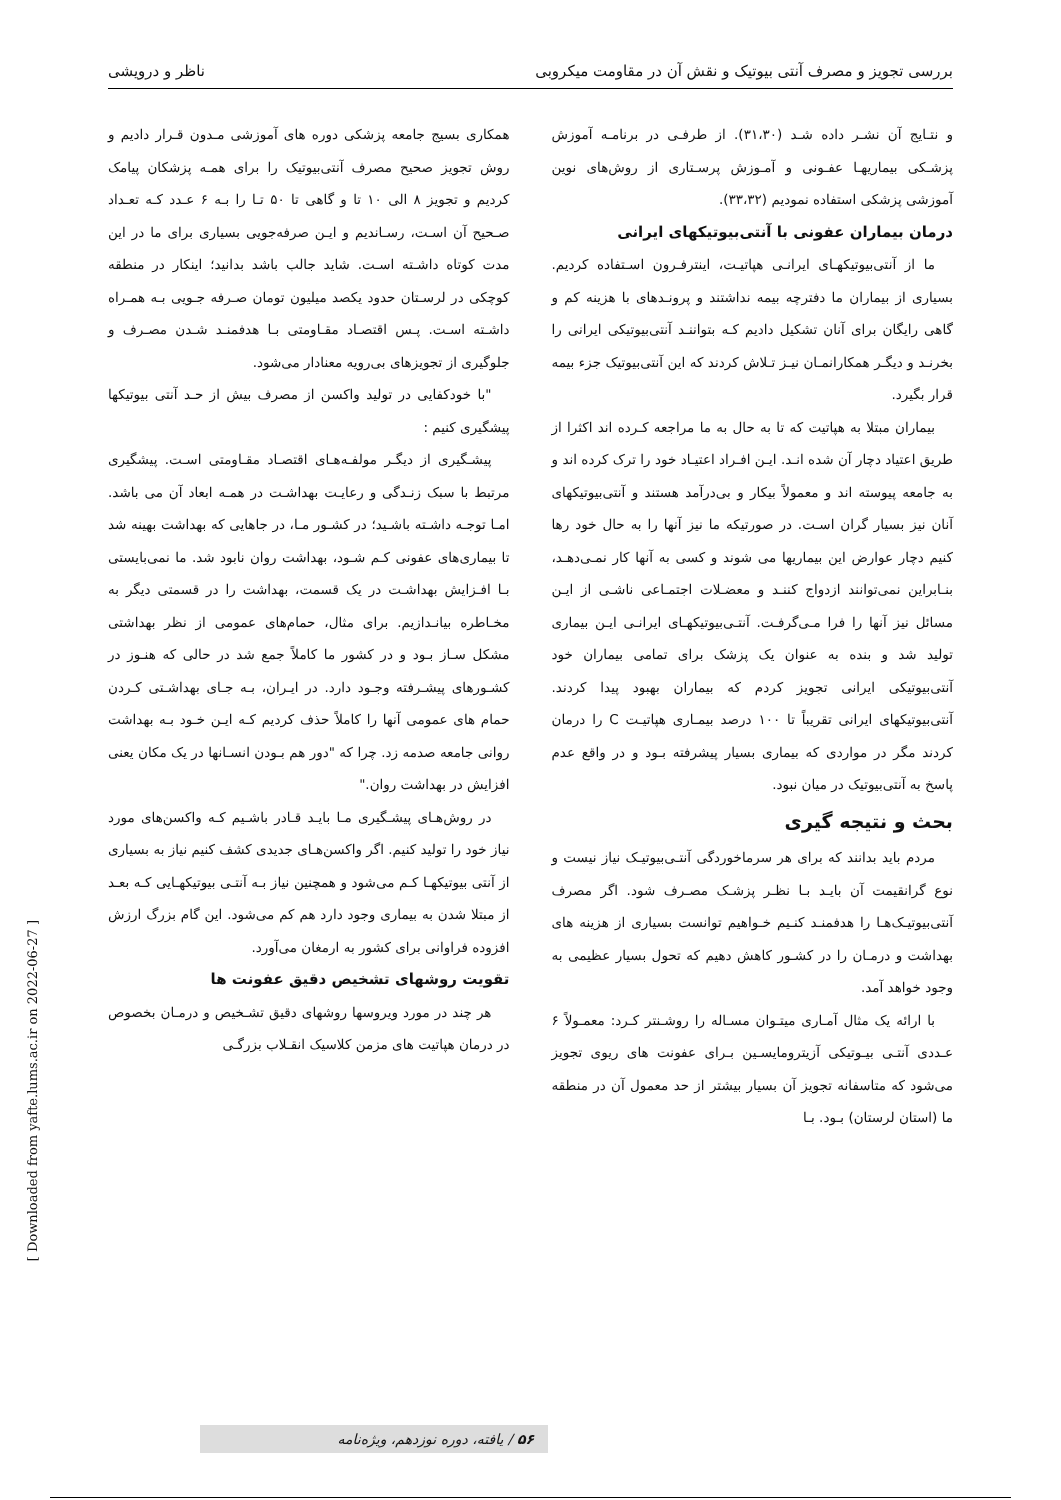بررسی تجویز و مصرف آنتی بیوتیک و نقش آن در مقاومت میکروبی ناظر و درویشی
و نتـایج آن نشـر داده شـد (۳۱،۳۰). از طرفـی در برنامـه آموزش پزشـکی بیماریهـا عفـونی و آمـوزش پرسـتاری از روش‌های نوین آموزشی پزشکی استفاده نمودیم (۳۳،۳۲).
درمان بیماران عفونی با آنتی‌بیوتیکهای ایرانی
ما از آنتی‌بیوتیکهـای ایرانـی هپاتیـت، اینترفـرون اسـتفاده کردیم. بسیاری از بیماران ما دفترچه بیمه نداشتند و پرونـدهای با هزینه کم و گاهی رایگان برای آنان تشکیل دادیم کـه بتواننـد آنتی‌بیوتیکی ایرانی را بخرنـد و دیگـر همکارانمـان نیـز تـلاش کردند که این آنتی‌بیوتیک جزء بیمه قرار بگیرد.
بیماران مبتلا به هپاتیت که تا به حال به ما مراجعه کـرده اند اکثرا از طریق اعتیاد دچار آن شده انـد. ایـن افـراد اعتیـاد خود را ترک کرده اند و به جامعه پیوسته اند و معمولاً بیکار و بی‌درآمد هستند و آنتی‌بیوتیکهای آنان نیز بسیار گران اسـت. در صورتیکه ما نیز آنها را به حال خود رها کنیم دچار عوارض این بیماریها می شوند و کسی به آنها کار نمـی‌دهـد، بنـابراین نمی‌توانند ازدواج کننـد و معضـلات اجتمـاعی ناشـی از ایـن مسائل نیز آنها را فرا مـی‌گرفـت. آنتـی‌بیوتیکهـای ایرانـی ایـن بیماری تولید شد و بنده به عنوان یک پزشک برای تمامی بیماران خود آنتی‌بیوتیکی ایرانی تجویز کردم که بیماران بهبود پیدا کردند. آنتی‌بیوتیکهای ایرانی تقریباً تا ۱۰۰ درصد بیمـاری هپاتیـت C را درمان کردند مگر در مواردی که بیماری بسیار پیشرفته بـود و در واقع عدم پاسخ به آنتی‌بیوتیک در میان نبود.
بحث و نتیجه گیری
مردم باید بدانند که برای هر سرماخوردگی آنتـی‌بیوتیـک نیاز نیست و نوع گرانقیمت آن بایـد بـا نظـر پزشـک مصـرف شود. اگر مصرف آنتی‌بیوتیـک‌هـا را هدفمنـد کنـیم خـواهیم توانست بسیاری از هزینه های بهداشت و درمـان را در کشـور کاهش دهیم که تحول بسیار عظیمی به وجود خواهد آمد.
با ارائه یک مثال آمـاری میتـوان مسـاله را روشـنتر کـرد: معمـولاً ۶ عـددی آنتـی بیـوتیکی آزیترومایسـین بـرای عفونت های ریوی تجویز می‌شود که متاسفانه تجویز آن بسیار بیشتر از حد معمول آن در منطقه ما (استان لرستان) بـود. بـا
همکاری بسیج جامعه پزشکی دوره های آموزشی مـدون قـرار دادیم و روش تجویز صحیح مصرف آنتی‌بیوتیک را برای همـه پزشکان پیامک کردیم و تجویز ۸ الی ۱۰ تا و گاهی تا ۵۰ تـا را بـه ۶ عـدد کـه تعـداد صـحیح آن اسـت، رسـاندیم و ایـن صرفه‌جویی بسیاری برای ما در این مدت کوتاه داشـته اسـت. شاید جالب باشد بدانید؛ اینکار در منطقه کوچکی در لرسـتان حدود یکصد میلیون تومان صـرفه جـویی بـه همـراه داشـته اسـت. پـس اقتصـاد مقـاومتی بـا هدفمنـد شـدن مصـرف و جلوگیری از تجویزهای بی‌رویه معنادار می‌شود.
"با خودکفایی در تولید واکسن از مصرف بیش از حـد آنتی بیوتیکها پیشگیری کنیم :
پیشـگیری از دیگـر مولفـه‌هـای اقتصـاد مقـاومتی اسـت. پیشگیری مرتبط با سبک زنـدگی و رعایـت بهداشـت در همـه ابعاد آن می باشد. امـا توجـه داشـته باشـید؛ در کشـور مـا، در جاهایی که بهداشت بهینه شد تا بیماری‌های عفونی کـم شـود، بهداشت روان نابود شد. ما نمی‌بایستی بـا افـزایش بهداشـت در یک قسمت، بهداشت را در قسمتی دیگر به مخـاطره بیانـدازیم. برای مثال، حمام‌های عمومی از نظر بهداشتی مشکل سـاز بـود و در کشور ما کاملاً جمع شد در حالی که هنـوز در کشـورهای پیشـرفته وجـود دارد. در ایـران، بـه جـای بهداشـتی کـردن حمام های عمومی آنها را کاملاً حذف کردیم کـه ایـن خـود بـه بهداشت روانی جامعه صدمه زد. چرا که "دور هم بـودن انسـانها در یک مکان یعنی افزایش در بهداشت روان."
در روش‌هـای پیشـگیری مـا بایـد قـادر باشـیم کـه واکسن‌های مورد نیاز خود را تولید کنیم. اگر واکسن‌هـای جدیدی کشف کنیم نیاز به بسیاری از آنتی بیوتیکهـا کـم می‌شود و همچنین نیاز بـه آنتـی بیوتیکهـایی کـه بعـد از مبتلا شدن به بیماری وجود دارد هم کم می‌شود. این گام بزرگ ارزش افزوده فراوانی برای کشور به ارمغان می‌آورد.
تقویت روشهای تشخیص دقیق عفونت ها
هر چند در مورد ویروسها روشهای دقیق تشـخیص و درمـان بخصوص در درمان هپاتیت های مزمن کلاسیک انقـلاب بزرگـی
[ Downloaded from yafte.lums.ac.ir on 2022-06-27 ]
۵۶ / یافته، دوره نوزدهم، ویژه‌نامه